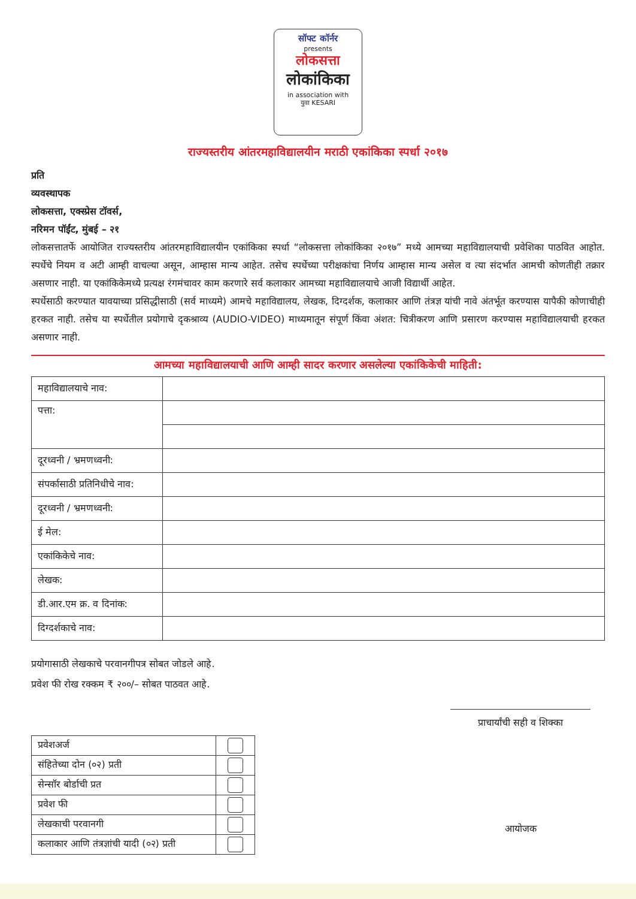सॉफ्ट कॉर्नर
presents
लोकसत्ता
लोकांकिका
in association with
युवा KESARI
राज्यस्तरीय आंतरमहाविद्यालयीन मराठी एकांकिका स्पर्धा २०१७
प्रति
व्यवस्थापक
लोकसत्ता, एक्स्प्रेस टॉवर्स,
नरिमन पॉईंट, मुंबई – २१
लोकसत्तातर्फे आयोजित राज्यस्तरीय आंतरमहाविद्यालयीन एकांकिका स्पर्धा “लोकसत्ता लोकांकिका २०१७” मध्ये आमच्या महाविद्यालयाची प्रवेशिका पाठवित आहोत. स्पर्धेचे नियम व अटी आम्ही वाचल्या असून, आम्हास मान्य आहेत. तसेच स्पर्धेच्या परीक्षकांचा निर्णय आम्हास मान्य असेल व त्या संदर्भात आमची कोणतीही तक्रार असणार नाही. या एकांकिकेमध्ये प्रत्यक्ष रंगमंचावर काम करणारे सर्व कलाकार आमच्या महाविद्यालयाचे आजी विद्यार्थी आहेत.
स्पर्धेसाठी करण्यात यावयाच्या प्रसिद्धीसाठी (सर्व माध्यमे) आमचे महाविद्यालय, लेखक, दिग्दर्शक, कलाकार आणि तंत्रज्ञ यांची नावे अंतर्भूत करण्यास यापैकी कोणाचीही हरकत नाही. तसेच या स्पर्धेतील प्रयोगाचे दृकश्राव्य (AUDIO-VIDEO) माध्यमातून संपूर्ण किंवा अंशत: चित्रीकरण आणि प्रसारण करण्यास महाविद्यालयाची हरकत असणार नाही.
आमच्या महाविद्यालयाची आणि आम्ही सादर करणार असलेल्या एकांकिकेची माहिती:
| महाविद्यालयाचे नाव: | |
| पत्ता: | |
| दूरध्वनी / भ्रमणध्वनी: | |
| संपर्कासाठी प्रतिनिधीचे नाव: | |
| दूरध्वनी / भ्रमणध्वनी: | |
| ई मेल: | |
| एकांकिकेचे नाव: | |
| लेखक: | |
| डी.आर.एम क्र. व दिनांक: | |
| दिग्दर्शकाचे नाव: | |
प्रयोगासाठी लेखकाचे परवानगीपत्र सोबत जोडले आहे.
प्रवेश फी रोख रक्कम ₹ २००/– सोबत पाठवत आहे.
| प्रवेशअर्ज | |
| संहितेच्या दोन (०२) प्रती | |
| सेन्सॉर बोर्डाची प्रत | |
| प्रवेश फी | |
| लेखकाची परवानगी | |
| कलाकार आणि तंत्रज्ञांची यादी (०२) प्रती | |
प्राचार्यांची सही व शिक्का
आयोजक